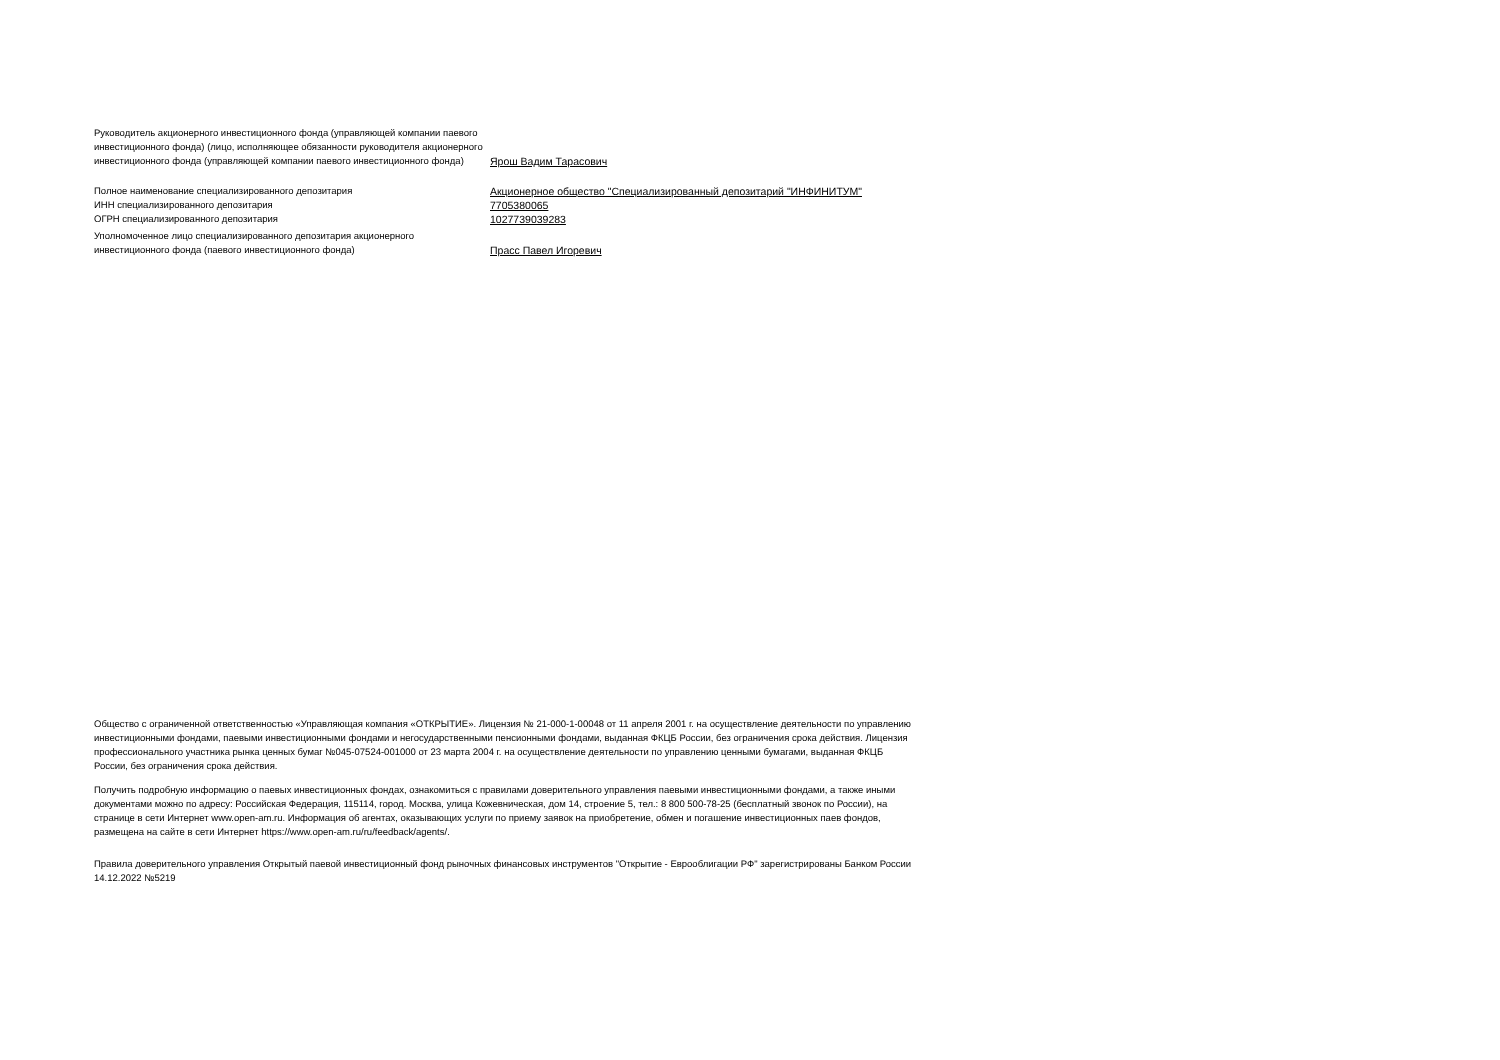| Руководитель акционерного инвестиционного фонда (управляющей компании паевого инвестиционного фонда) (лицо, исполняющее обязанности руководителя акционерного инвестиционного фонда (управляющей компании паевого инвестиционного фонда) | Ярош Вадим Тарасович |
| Полное наименование специализированного депозитария | Акционерное общество "Специализированный депозитарий "ИНФИНИТУМ" |
| ИНН специализированного депозитария | 7705380065 |
| ОГРН специализированного депозитария | 1027739039283 |
| Уполномоченное лицо специализированного депозитария акционерного инвестиционного фонда (паевого инвестиционного фонда) | Прасс Павел Игоревич |
Общество с ограниченной ответственностью «Управляющая компания «ОТКРЫТИЕ». Лицензия № 21-000-1-00048 от 11 апреля 2001 г. на осуществление деятельности по управлению инвестиционными фондами, паевыми инвестиционными фондами и негосударственными пенсионными фондами, выданная ФКЦБ России, без ограничения срока действия. Лицензия профессионального участника рынка ценных бумаг №045-07524-001000 от 23 марта 2004 г. на осуществление деятельности по управлению ценными бумагами, выданная ФКЦБ России, без ограничения срока действия.
Получить подробную информацию о паевых инвестиционных фондах, ознакомиться с правилами доверительного управления паевыми инвестиционными фондами, а также иными документами можно по адресу: Российская Федерация, 115114, город. Москва, улица Кожевническая, дом 14, строение 5, тел.: 8 800 500-78-25 (бесплатный звонок по России), на странице в сети Интернет www.open-am.ru. Информация об агентах, оказывающих услуги по приему заявок на приобретение, обмен и погашение инвестиционных паев фондов, размещена на сайте в сети Интернет https://www.open-am.ru/ru/feedback/agents/.
Правила доверительного управления Открытый паевой инвестиционный фонд рыночных финансовых инструментов "Открытие - Еврооблигации РФ" зарегистрированы Банком России 14.12.2022 №5219